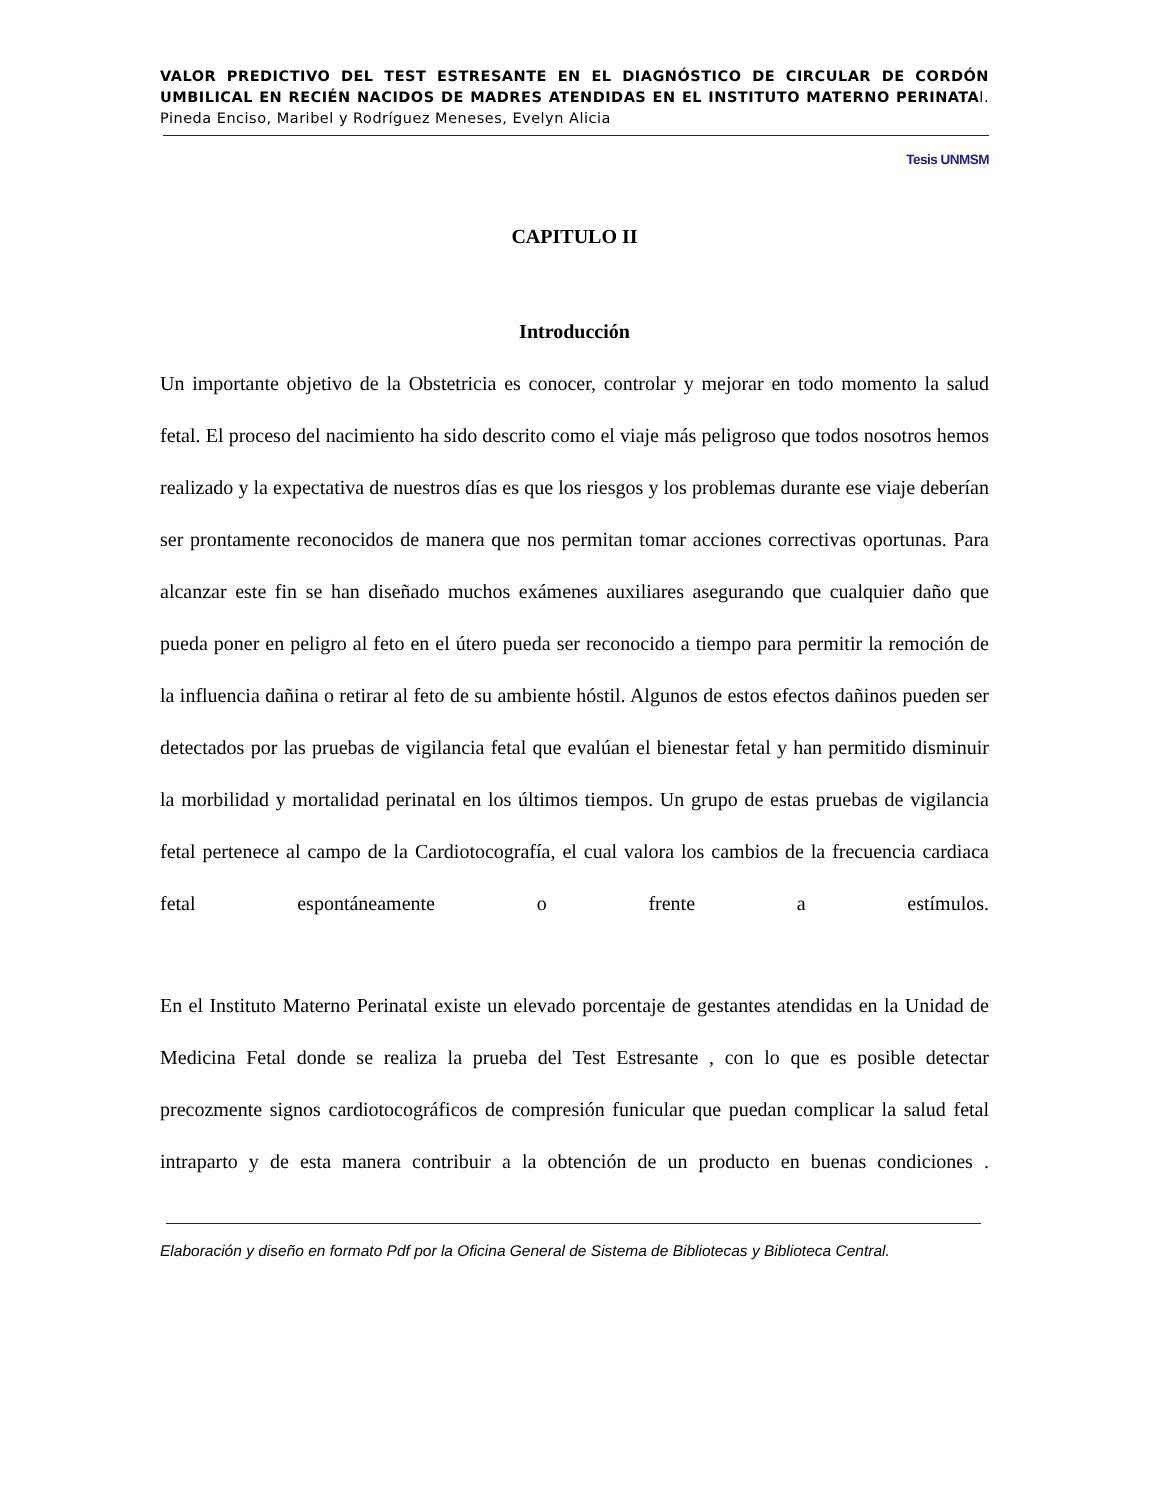VALOR PREDICTIVO DEL TEST ESTRESANTE EN EL DIAGNÓSTICO DE CIRCULAR DE CORDÓN UMBILICAL EN RECIÉN NACIDOS DE MADRES ATENDIDAS EN EL INSTITUTO MATERNO PERINATAl. Pineda Enciso, Maribel y Rodríguez Meneses, Evelyn Alicia
Tesis UNMSM
CAPITULO II
Introducción
Un importante objetivo de la Obstetricia es conocer, controlar y mejorar en todo momento la salud fetal. El proceso del nacimiento ha sido descrito como el viaje más peligroso que todos nosotros hemos realizado y la expectativa de nuestros días es que los riesgos y los problemas durante ese viaje deberían ser prontamente reconocidos de manera que nos permitan tomar acciones correctivas oportunas. Para alcanzar este fin se han diseñado muchos exámenes auxiliares asegurando que cualquier daño que pueda poner en peligro al feto en el útero pueda ser reconocido a tiempo para permitir la remoción de la influencia dañina o retirar al feto de su ambiente hóstil. Algunos de estos efectos dañinos pueden ser detectados por las pruebas de vigilancia fetal que evalúan el bienestar fetal y han permitido disminuir la morbilidad y mortalidad perinatal en los últimos tiempos. Un grupo de estas pruebas de vigilancia fetal pertenece al campo de la Cardiotocografía, el cual valora los cambios de la frecuencia cardiaca fetal espontáneamente o frente a estímulos.
En el Instituto Materno Perinatal existe un elevado porcentaje de gestantes atendidas en la Unidad de Medicina Fetal donde se realiza la prueba del Test Estresante , con lo que es posible detectar precozmente signos cardiotocográficos de compresión funicular que puedan complicar la salud fetal intraparto y de esta manera contribuir a la obtención de un producto en buenas condiciones .
Elaboración y diseño en formato Pdf por la Oficina General de Sistema de Bibliotecas y Biblioteca Central.